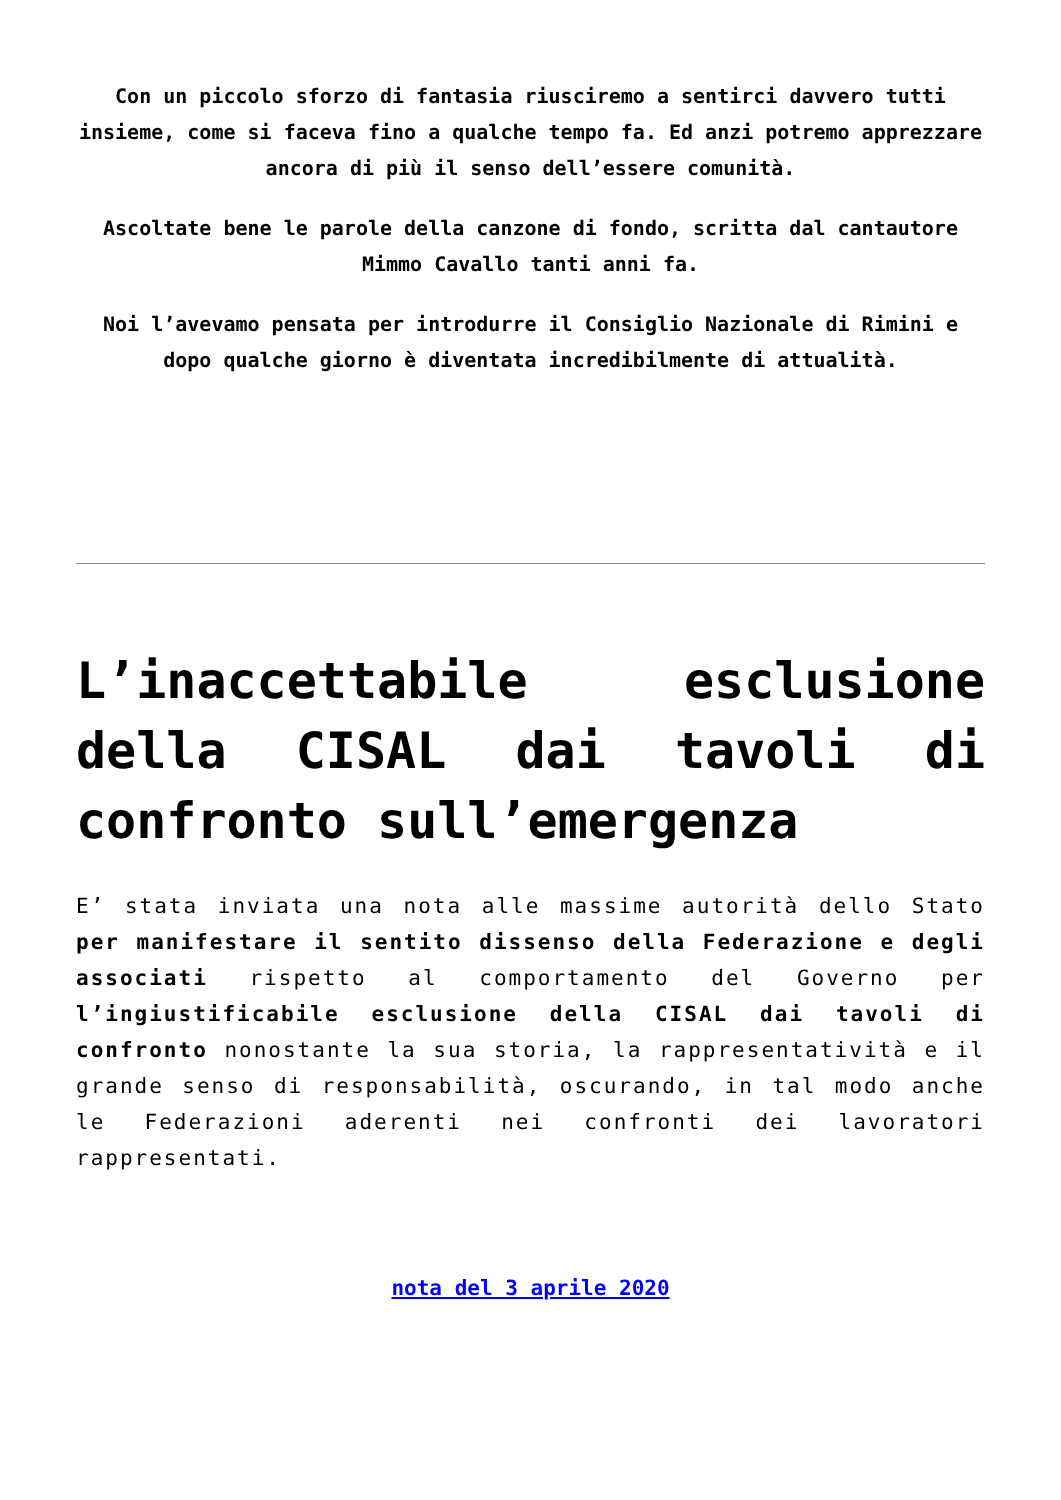Con un piccolo sforzo di fantasia riusciremo a sentirci davvero tutti insieme, come si faceva fino a qualche tempo fa. Ed anzi potremo apprezzare ancora di più il senso dell’essere comunità.
Ascoltate bene le parole della canzone di fondo, scritta dal cantautore Mimmo Cavallo tanti anni fa.
Noi l’avevamo pensata per introdurre il Consiglio Nazionale di Rimini e dopo qualche giorno è diventata incredibilmente di attualità.
L’inaccettabile esclusione della CISAL dai tavoli di confronto sull’emergenza
E’ stata inviata una nota alle massime autorità dello Stato per manifestare il sentito dissenso della Federazione e degli associati rispetto al comportamento del Governo per l’ingiustificabile esclusione della CISAL dai tavoli di confronto nonostante la sua storia, la rappresentatività e il grande senso di responsabilità, oscurando, in tal modo anche le Federazioni aderenti nei confronti dei lavoratori rappresentati.
nota del 3 aprile 2020